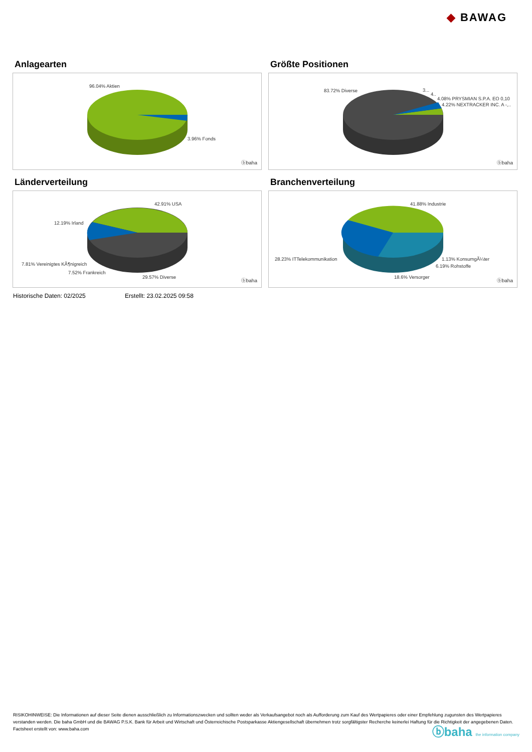◆ BAWAG
Anlagearten
96.04% Aktien
3.96% Fonds
ⓑbaha
Größte Positionen
83.72% Diverse 3...
4..
4.08% PRYSMIAN S.P.A. EO 0,10
4.22% NEXTRACKER INC. A -,..
ⓑbaha
Länderverteilung
42.91% USA
12.19% Irland
7.81% Vereinigtes KÃ¶nigreich
7.52% Frankreich
29.57% Diverse
ⓑbaha
Branchenverteilung
41.88% Industrie
28.23% ITTelekommunikation 1.13% KonsumgÃ¼ter
6.19% Rohstoffe
18.6% Versorger
ⓑbaha
Historische Daten: 02/2025 Erstellt: 23.02.2025 09:58
RISIKOHINWEISE: Die Informationen auf dieser Seite dienen ausschließlich zu Informationszwecken und sollten weder als Verkaufsangebot noch als Aufforderung zum Kauf des Wertpapieres oder einer Empfehlung zugunsten des Wertpapieres verstanden werden. Die baha GmbH und die BAWAG P.S.K. Bank für Arbeit und Wirtschaft und Österreichische Postsparkasse Aktiengesellschaft übernehmen trotz sorgfältigster Recherche keinerlei Haftung für die Richtigkeit der angegebenen Daten.
Factsheet erstellt von: www.baha.com
ⓑbaha the information company